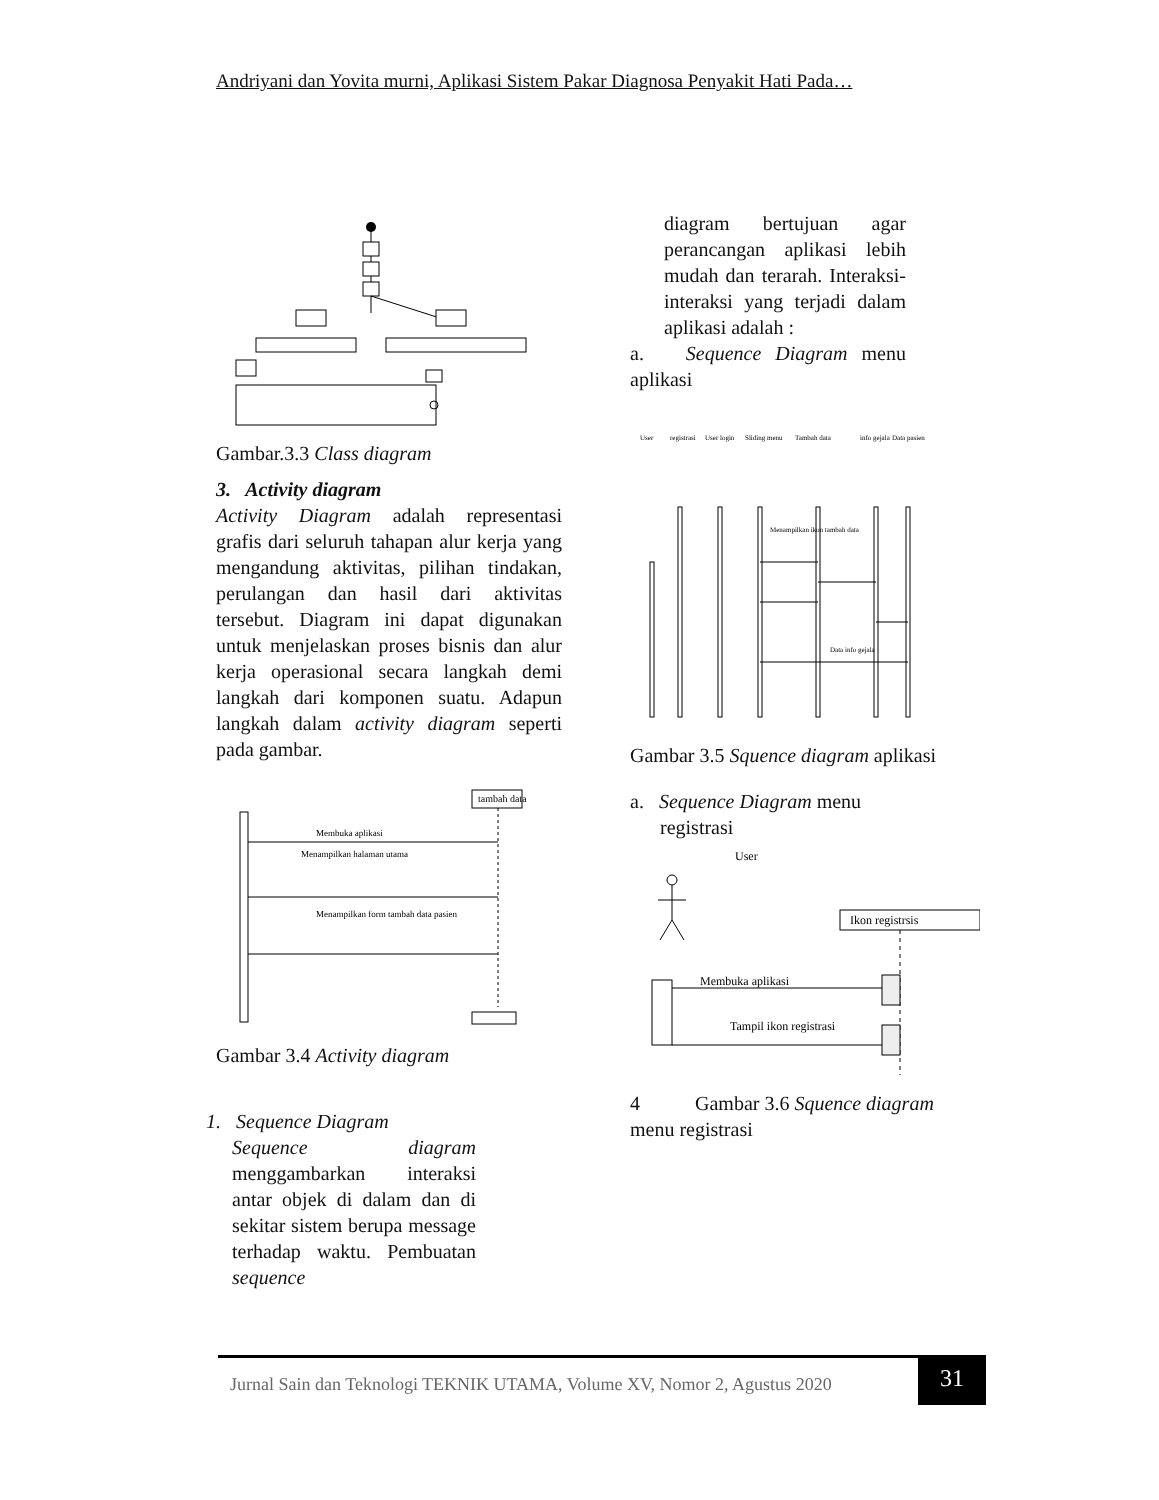Andriyani dan Yovita murni, Aplikasi Sistem Pakar Diagnosa Penyakit Hati Pada…
Gambar.3.3 Class diagram
3. Activity diagram
Activity Diagram adalah representasi grafis dari seluruh tahapan alur kerja yang mengandung aktivitas, pilihan tindakan, perulangan dan hasil dari aktivitas tersebut. Diagram ini dapat digunakan untuk menjelaskan proses bisnis dan alur kerja operasional secara langkah demi langkah dari komponen suatu. Adapun langkah dalam activity diagram seperti pada gambar.
tambah data
Membuka aplikasi
Menampilkan halaman utama
Menampilkan form tambah data pasien
Gambar 3.4 Activity diagram
1. Sequence Diagram
Sequence diagram menggambarkan interaksi antar objek di dalam dan di sekitar sistem berupa message terhadap waktu. Pembuatan sequence
diagram bertujuan agar perancangan aplikasi lebih mudah dan terarah. Interaksi- interaksi yang terjadi dalam aplikasi adalah :
a. Sequence Diagram menu aplikasi
User
registrasi
User login
Sliding menu
Tambah data
info gejala
Data pasien
Menampilkan ikon tambah data
Data info gejala
Gambar 3.5 Squence diagram aplikasi
a. Sequence Diagram menu
registrasi
User
Ikon registrsis
Membuka aplikasi
Tampil ikon registrasi
4 Gambar 3.6 Squence diagram
menu registrasi
Jurnal Sain dan Teknologi TEKNIK UTAMA, Volume XV, Nomor 2, Agustus 2020
31